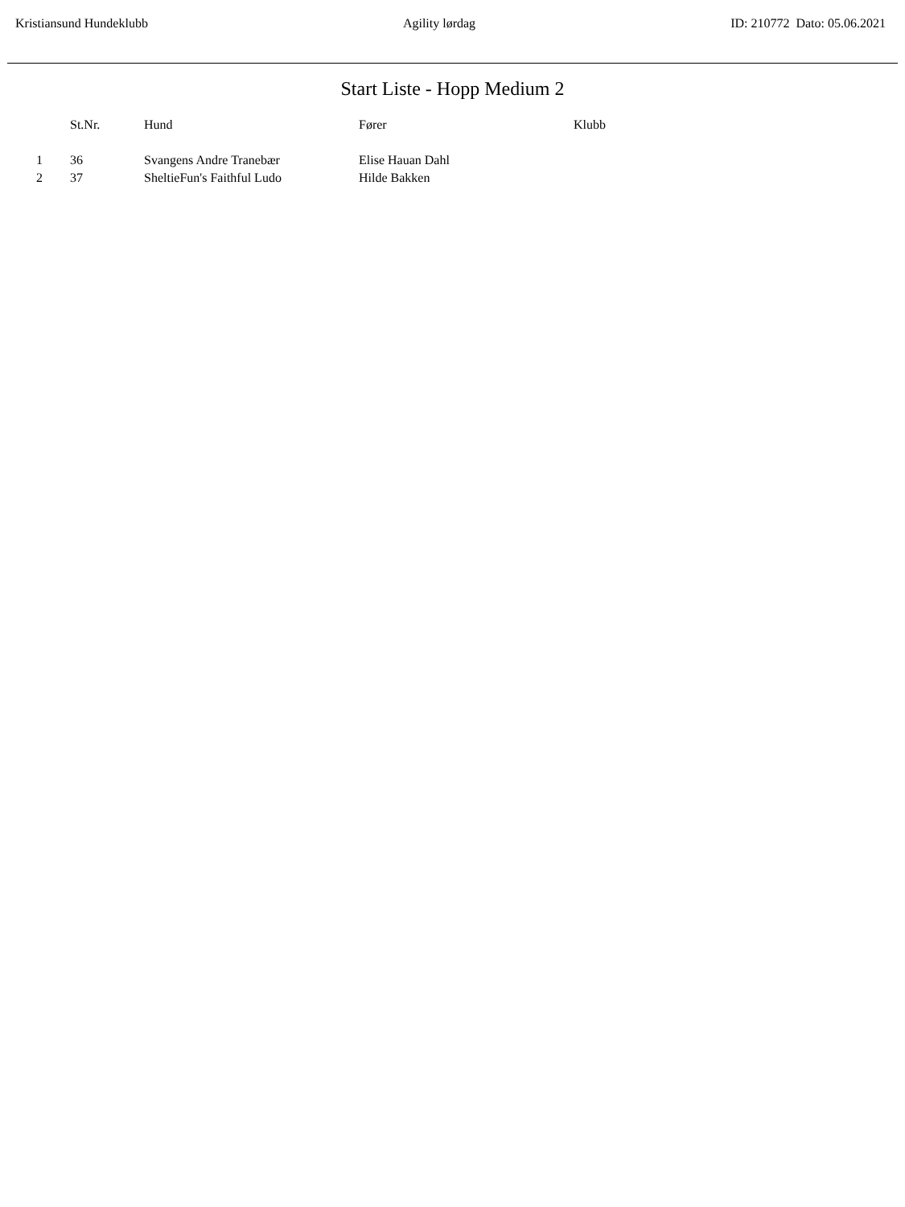Kristiansund Hundeklubb Agility lørdag ID: 210772 Dato: 05.06.2021
Start Liste - Hopp Medium 2
| | St.Nr. | Hund | Fører | Klubb |
| --- | --- | --- | --- | --- |
| 1 | 36 | Svangens Andre Tranebær | Elise Hauan Dahl | |
| 2 | 37 | SheltieFun's Faithful Ludo | Hilde Bakken | |